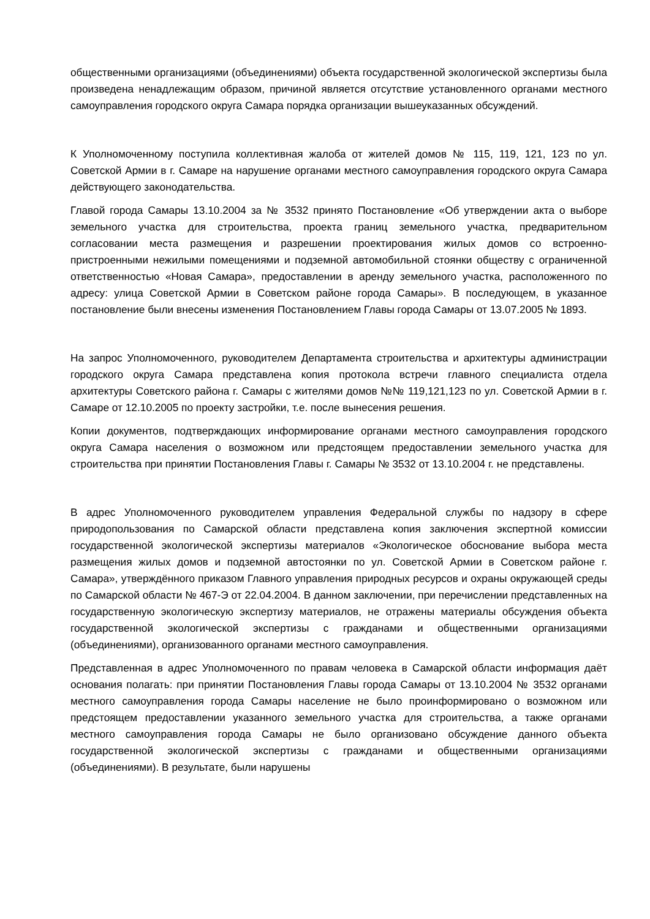общественными организациями (объединениями) объекта государственной экологической экспертизы была произведена ненадлежащим образом, причиной является отсутствие установленного органами местного самоуправления городского округа Самара порядка организации вышеуказанных обсуждений.
К Уполномоченному поступила коллективная жалоба от жителей домов № 115, 119, 121, 123 по ул. Советской Армии в г. Самаре на нарушение органами местного самоуправления городского округа Самара действующего законодательства.
Главой города Самары 13.10.2004 за № 3532 принято Постановление «Об утверждении акта о выборе земельного участка для строительства, проекта границ земельного участка, предварительном согласовании места размещения и разрешении проектирования жилых домов со встроенно-пристроенными нежилыми помещениями и подземной автомобильной стоянки обществу с ограниченной ответственностью «Новая Самара», предоставлении в аренду земельного участка, расположенного по адресу: улица Советской Армии в Советском районе города Самары». В последующем, в указанное постановление были внесены изменения Постановлением Главы города Самары от 13.07.2005 № 1893.
На запрос Уполномоченного, руководителем Департамента строительства и архитектуры администрации городского округа Самара представлена копия протокола встречи главного специалиста отдела архитектуры Советского района г. Самары с жителями домов №№ 119,121,123 по ул. Советской Армии в г. Самаре от 12.10.2005 по проекту застройки, т.е. после вынесения решения.
Копии документов, подтверждающих информирование органами местного самоуправления городского округа Самара населения о возможном или предстоящем предоставлении земельного участка для строительства при принятии Постановления Главы г. Самары № 3532 от 13.10.2004 г. не представлены.
В адрес Уполномоченного руководителем управления Федеральной службы по надзору в сфере природопользования по Самарской области представлена копия заключения экспертной комиссии государственной экологической экспертизы материалов «Экологическое обоснование выбора места размещения жилых домов и подземной автостоянки по ул. Советской Армии в Советском районе г. Самара», утверждённого приказом Главного управления природных ресурсов и охраны окружающей среды по Самарской области № 467-Э от 22.04.2004. В данном заключении, при перечислении представленных на государственную экологическую экспертизу материалов, не отражены материалы обсуждения объекта государственной экологической экспертизы с гражданами и общественными организациями (объединениями), организованного органами местного самоуправления.
Представленная в адрес Уполномоченного по правам человека в Самарской области информация даёт основания полагать: при принятии Постановления Главы города Самары от 13.10.2004 № 3532 органами местного самоуправления города Самары население не было проинформировано о возможном или предстоящем предоставлении указанного земельного участка для строительства, а также органами местного самоуправления города Самары не было организовано обсуждение данного объекта государственной экологической экспертизы с гражданами и общественными организациями (объединениями). В результате, были нарушены